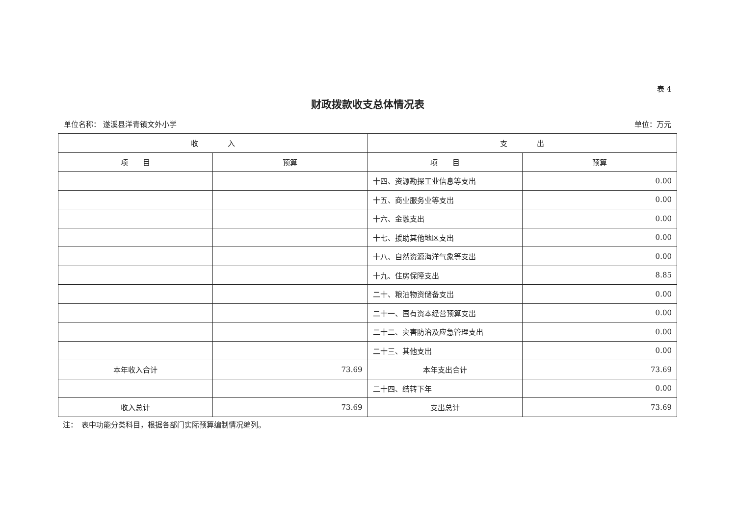表 4
财政拨款收支总体情况表
单位名称： 遂溪县洋青镇文外小学 单位：万元
| 收 入 | | 支 出 | |
| --- | --- | --- | --- |
| 项 目 | 预算 | 项 目 | 预算 |
| | | 十四、资源勘探工业信息等支出 | 0.00 |
| | | 十五、商业服务业等支出 | 0.00 |
| | | 十六、金融支出 | 0.00 |
| | | 十七、援助其他地区支出 | 0.00 |
| | | 十八、自然资源海洋气象等支出 | 0.00 |
| | | 十九、住房保障支出 | 8.85 |
| | | 二十、粮油物资储备支出 | 0.00 |
| | | 二十一、国有资本经营预算支出 | 0.00 |
| | | 二十二、灾害防治及应急管理支出 | 0.00 |
| | | 二十三、其他支出 | 0.00 |
| 本年收入合计 | 73.69 | 本年支出合计 | 73.69 |
| | | 二十四、结转下年 | 0.00 |
| 收入总计 | 73.69 | 支出总计 | 73.69 |
注：　表中功能分类科目，根据各部门实际预算编制情况编列。